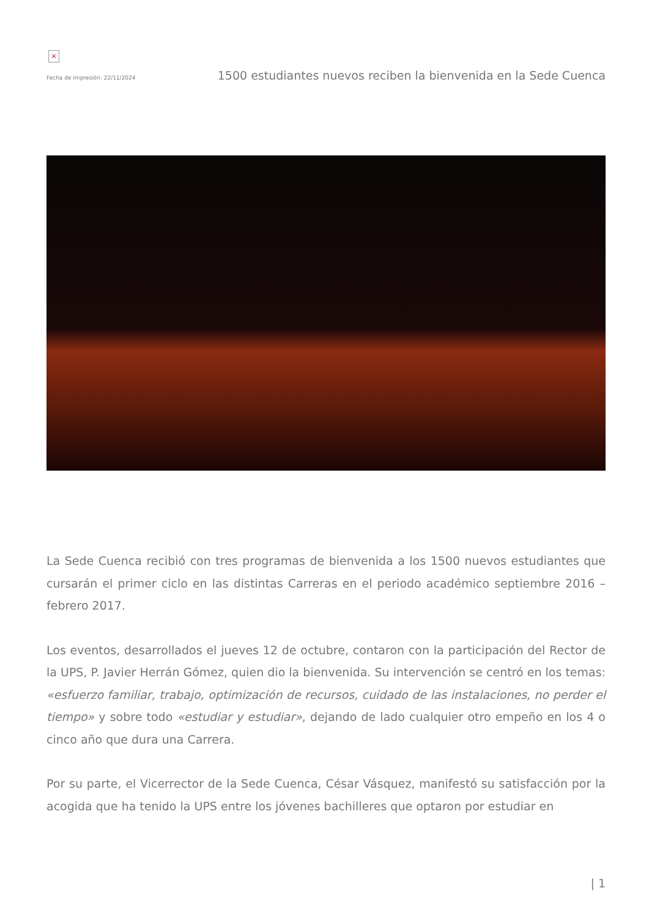×
Fecha de impresión: 22/11/2024 1500 estudiantes nuevos reciben la bienvenida en la Sede Cuenca
La Sede Cuenca recibió con tres programas de bienvenida a los 1500 nuevos estudiantes que cursarán el primer ciclo en las distintas Carreras en el periodo académico septiembre 2016 – febrero 2017.
Los eventos, desarrollados el jueves 12 de octubre, contaron con la participación del Rector de la UPS, P. Javier Herrán Gómez, quien dio la bienvenida. Su intervención se centró en los temas: «esfuerzo familiar, trabajo, optimización de recursos, cuidado de las instalaciones, no perder el tiempo» y sobre todo «estudiar y estudiar», dejando de lado cualquier otro empeño en los 4 o cinco año que dura una Carrera.
Por su parte, el Vicerrector de la Sede Cuenca, César Vásquez, manifestó su satisfacción por la acogida que ha tenido la UPS entre los jóvenes bachilleres que optaron por estudiar en
| 1